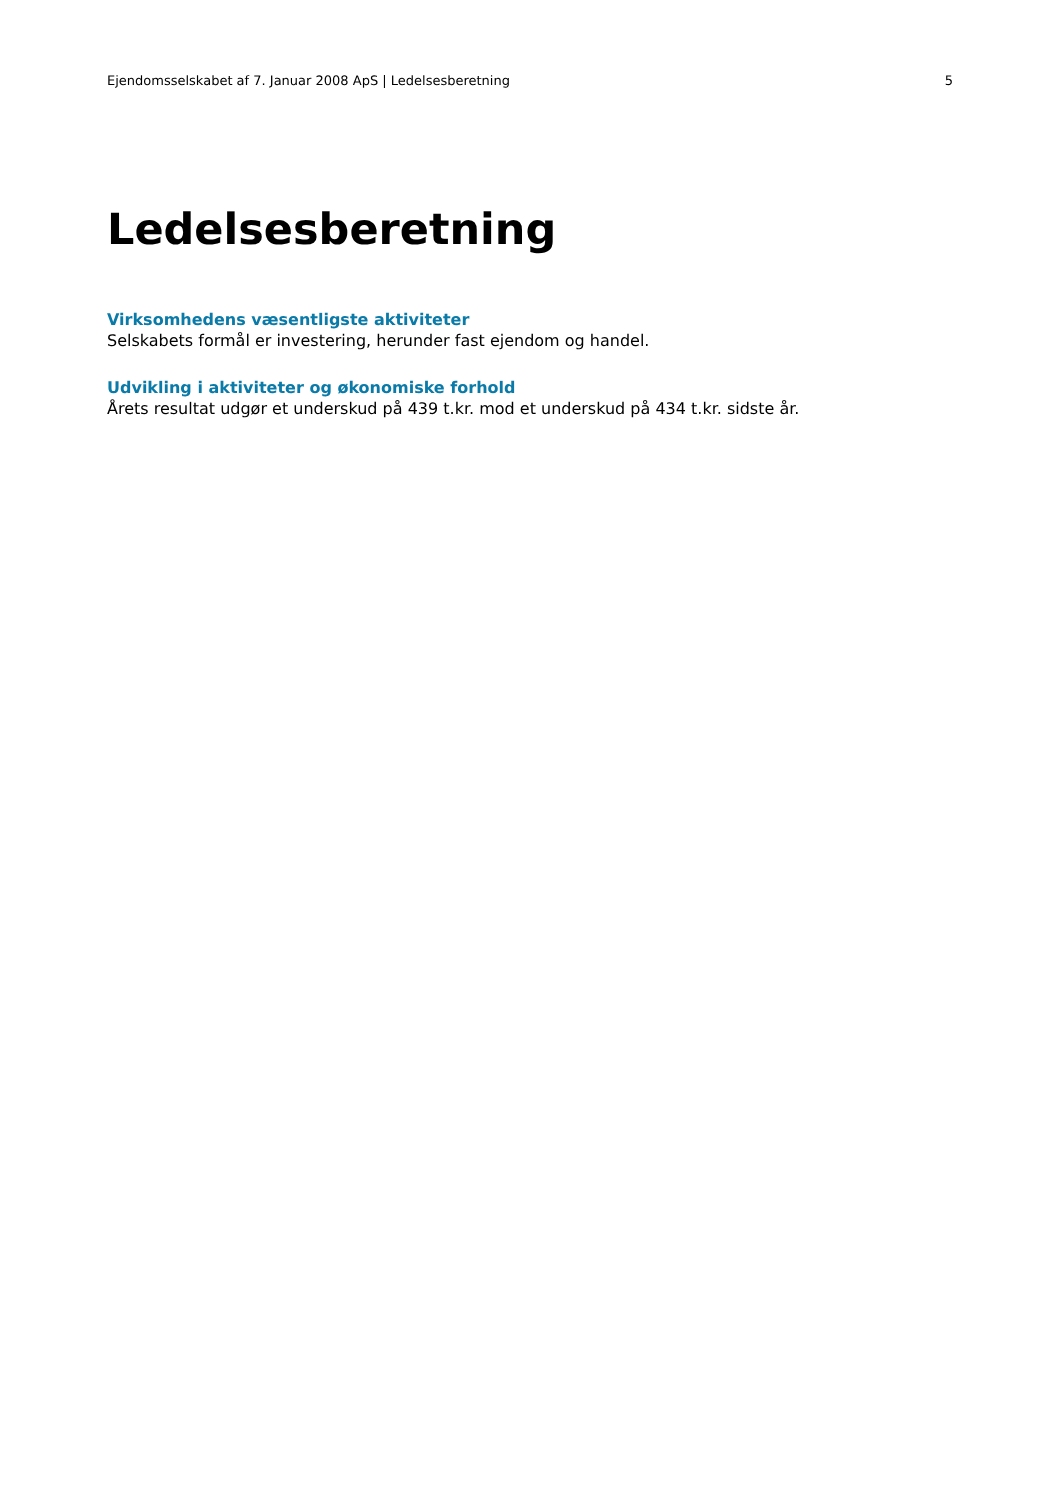Ejendomsselskabet af 7. Januar 2008 ApS | Ledelsesberetning 5
Ledelsesberetning
Virksomhedens væsentligste aktiviteter
Selskabets formål er investering, herunder fast ejendom og handel.
Udvikling i aktiviteter og økonomiske forhold
Årets resultat udgør et underskud på 439 t.kr. mod et underskud på 434 t.kr. sidste år.